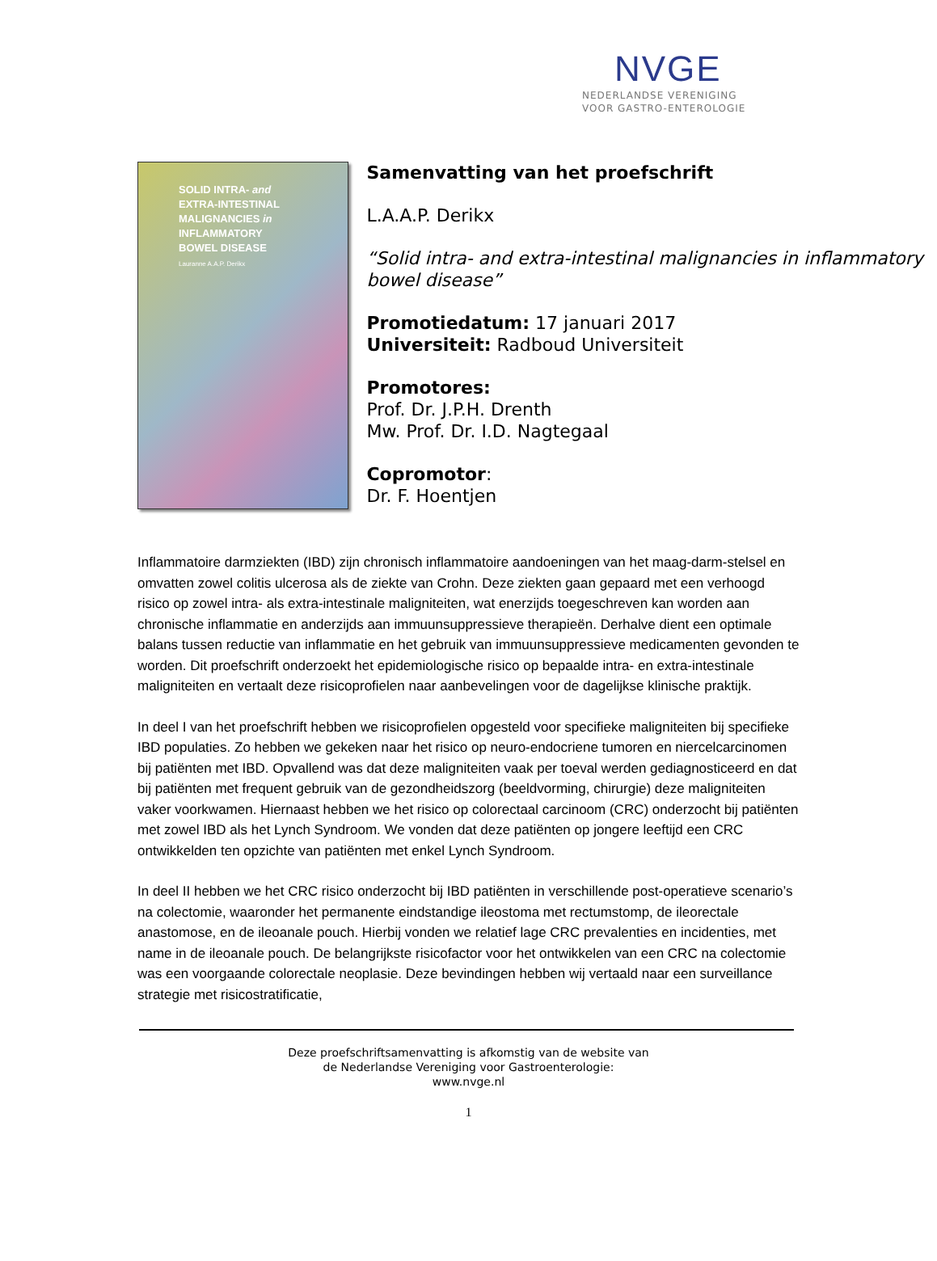NVGE
NEDERLANDSE VERENIGING
VOOR GASTRO-ENTEROLOGIE
SOLID INTRA- and
EXTRA-INTESTINAL
MALIGNANCIES in
INFLAMMATORY
BOWEL DISEASE
Lauranne A.A.P. Derikx
Samenvatting van het proefschrift
L.A.A.P. Derikx
“Solid intra- and extra-intestinal malignancies in inflammatory bowel disease”
Promotiedatum: 17 januari 2017
Universiteit: Radboud Universiteit
Promotores:
Prof. Dr. J.P.H. Drenth
Mw. Prof. Dr. I.D. Nagtegaal
Copromotor:
Dr. F. Hoentjen
Inflammatoire darmziekten (IBD) zijn chronisch inflammatoire aandoeningen van het maag-darm-stelsel en omvatten zowel colitis ulcerosa als de ziekte van Crohn. Deze ziekten gaan gepaard met een verhoogd risico op zowel intra- als extra-intestinale maligniteiten, wat enerzijds toegeschreven kan worden aan chronische inflammatie en anderzijds aan immuunsuppressieve therapieën. Derhalve dient een optimale balans tussen reductie van inflammatie en het gebruik van immuunsuppressieve medicamenten gevonden te worden. Dit proefschrift onderzoekt het epidemiologische risico op bepaalde intra- en extra-intestinale maligniteiten en vertaalt deze risicoprofielen naar aanbevelingen voor de dagelijkse klinische praktijk.
In deel I van het proefschrift hebben we risicoprofielen opgesteld voor specifieke maligniteiten bij specifieke IBD populaties. Zo hebben we gekeken naar het risico op neuro-endocriene tumoren en niercelcarcinomen bij patiënten met IBD. Opvallend was dat deze maligniteiten vaak per toeval werden gediagnosticeerd en dat bij patiënten met frequent gebruik van de gezondheidszorg (beeldvorming, chirurgie) deze maligniteiten vaker voorkwamen. Hiernaast hebben we het risico op colorectaal carcinoom (CRC) onderzocht bij patiënten met zowel IBD als het Lynch Syndroom. We vonden dat deze patiënten op jongere leeftijd een CRC ontwikkelden ten opzichte van patiënten met enkel Lynch Syndroom.
In deel II hebben we het CRC risico onderzocht bij IBD patiënten in verschillende post-operatieve scenario’s na colectomie, waaronder het permanente eindstandige ileostoma met rectumstomp, de ileorectale anastomose, en de ileoanale pouch. Hierbij vonden we relatief lage CRC prevalenties en incidenties, met name in de ileoanale pouch. De belangrijkste risicofactor voor het ontwikkelen van een CRC na colectomie was een voorgaande colorectale neoplasie. Deze bevindingen hebben wij vertaald naar een surveillance strategie met risicostratificatie,
Deze proefschriftsamenvatting is afkomstig van de website van
de Nederlandse Vereniging voor Gastroenterologie:
www.nvge.nl
1